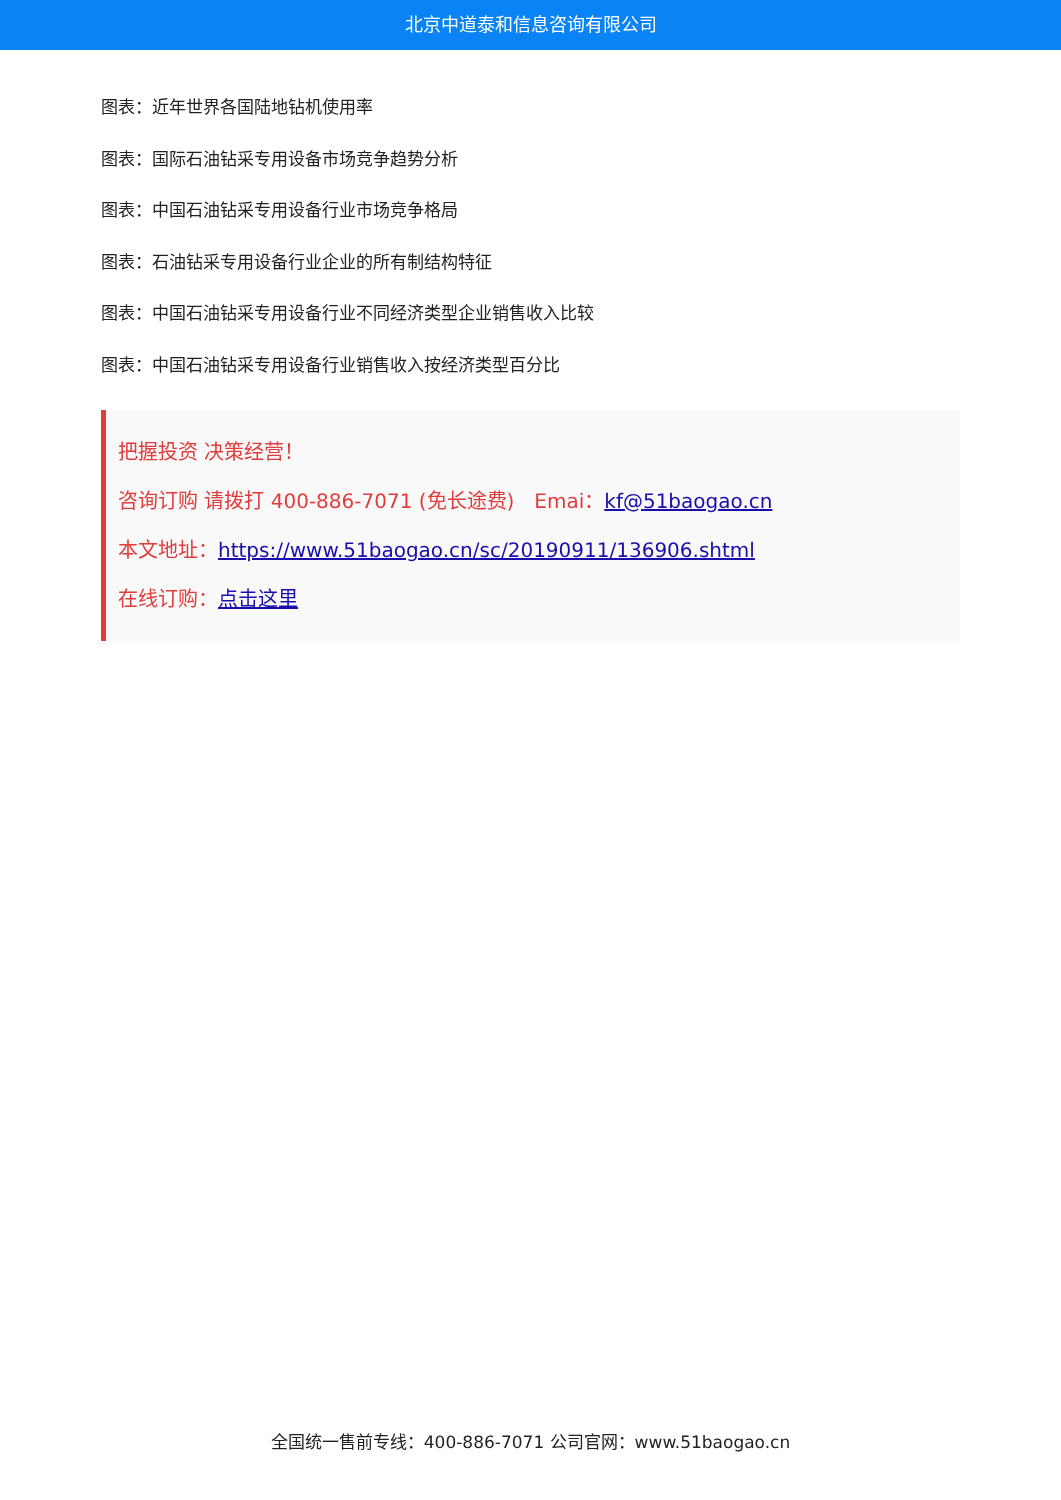北京中道泰和信息咨询有限公司
图表：近年世界各国陆地钻机使用率
图表：国际石油钻采专用设备市场竞争趋势分析
图表：中国石油钻采专用设备行业市场竞争格局
图表：石油钻采专用设备行业企业的所有制结构特征
图表：中国石油钻采专用设备行业不同经济类型企业销售收入比较
图表：中国石油钻采专用设备行业销售收入按经济类型百分比
把握投资 决策经营！
咨询订购 请拨打 400-886-7071 (免长途费)　Emai：kf@51baogao.cn
本文地址：https://www.51baogao.cn/sc/20190911/136906.shtml
在线订购：点击这里
全国统一售前专线：400-886-7071 公司官网：www.51baogao.cn